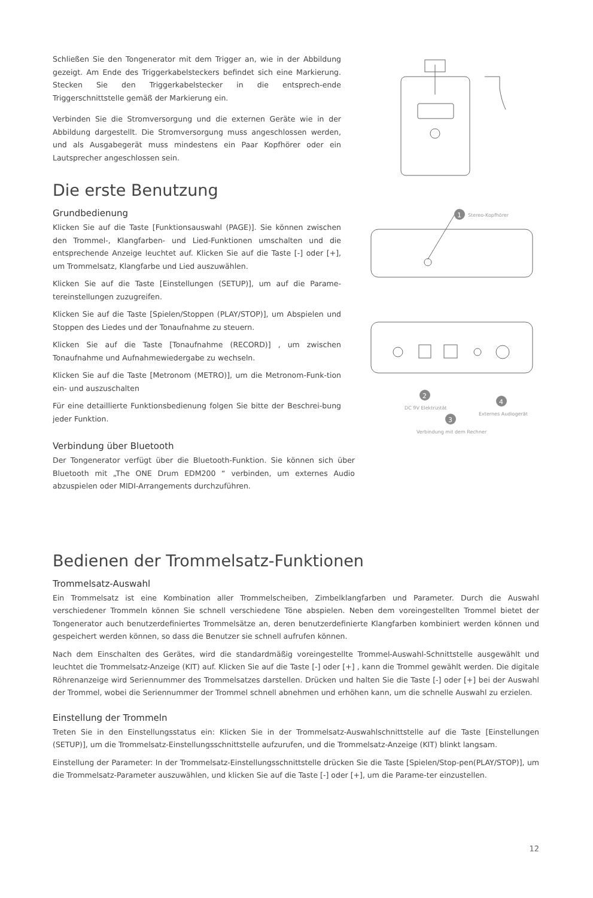Schließen Sie den Tongenerator mit dem Trigger an, wie in der Abbildung gezeigt. Am Ende des Triggerkabelsteckers befindet sich eine Markierung. Stecken Sie den Triggerkabelstecker in die entsprech-ende Triggerschnittstelle gemäß der Markierung ein.
Verbinden Sie die Stromversorgung und die externen Geräte wie in der Abbildung dargestellt. Die Stromversorgung muss angeschlossen werden, und als Ausgabegerät muss mindestens ein Paar Kopfhörer oder ein Lautsprecher angeschlossen sein.
Die erste Benutzung
Grundbedienung
Klicken Sie auf die Taste [Funktionsauswahl (PAGE)]. Sie können zwischen den Trommel-, Klangfarben- und Lied-Funktionen umschalten und die entsprechende Anzeige leuchtet auf. Klicken Sie auf die Taste [-] oder [+], um Trommelsatz, Klangfarbe und Lied auszuwählen.
Klicken Sie auf die Taste [Einstellungen (SETUP)], um auf die Parame-tereinstellungen zuzugreifen.
Klicken Sie auf die Taste [Spielen/Stoppen (PLAY/STOP)], um Abspielen und Stoppen des Liedes und der Tonaufnahme zu steuern.
Klicken Sie auf die Taste [Tonaufnahme (RECORD)] , um zwischen Tonaufnahme und Aufnahmewiedergabe zu wechseln.
Klicken Sie auf die Taste [Metronom (METRO)], um die Metronom-Funk-tion ein- und auszuschalten
Für eine detaillierte Funktionsbedienung folgen Sie bitte der Beschrei-bung jeder Funktion.
Verbindung über Bluetooth
Der Tongenerator verfügt über die Bluetooth-Funktion. Sie können sich über Bluetooth mit „The ONE Drum EDM200 “ verbinden, um externes Audio abzuspielen oder MIDI-Arrangements durchzuführen.
1
Stereo-Kopfhörer
2
DC 9V Elektrizität
3
Verbindung mit dem Rechner
4
Externes Audiogerät
Bedienen der Trommelsatz-Funktionen
Trommelsatz-Auswahl
Ein Trommelsatz ist eine Kombination aller Trommelscheiben, Zimbelklangfarben und Parameter. Durch die Auswahl verschiedener Trommeln können Sie schnell verschiedene Töne abspielen. Neben dem voreingestellten Trommel bietet der Tongenerator auch benutzerdefiniertes Trommelsätze an, deren benutzerdefinierte Klangfarben kombiniert werden können und gespeichert werden können, so dass die Benutzer sie schnell aufrufen können.
Nach dem Einschalten des Gerätes, wird die standardmäßig voreingestellte Trommel-Auswahl-Schnittstelle ausgewählt und leuchtet die Trommelsatz-Anzeige (KIT) auf. Klicken Sie auf die Taste [-] oder [+] , kann die Trommel gewählt werden. Die digitale Röhrenanzeige wird Seriennummer des Trommelsatzes darstellen. Drücken und halten Sie die Taste [-] oder [+] bei der Auswahl der Trommel, wobei die Seriennummer der Trommel schnell abnehmen und erhöhen kann, um die schnelle Auswahl zu erzielen.
Einstellung der Trommeln
Treten Sie in den Einstellungsstatus ein: Klicken Sie in der Trommelsatz-Auswahlschnittstelle auf die Taste [Einstellungen (SETUP)], um die Trommelsatz-Einstellungsschnittstelle aufzurufen, und die Trommelsatz-Anzeige (KIT) blinkt langsam.
Einstellung der Parameter: In der Trommelsatz-Einstellungsschnittstelle drücken Sie die Taste [Spielen/Stop-pen(PLAY/STOP)], um die Trommelsatz-Parameter auszuwählen, und klicken Sie auf die Taste [-] oder [+], um die Parame-ter einzustellen.
12